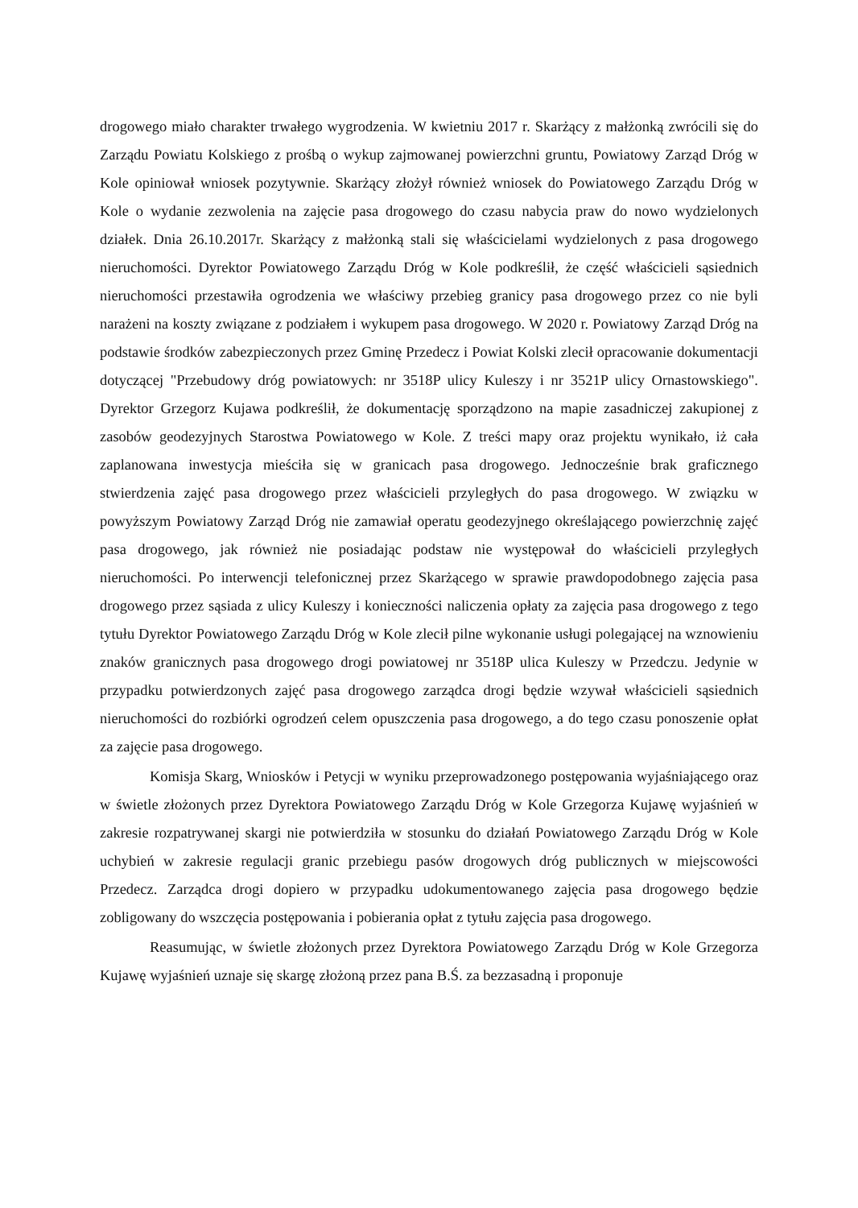drogowego miało charakter trwałego wygrodzenia. W kwietniu 2017 r. Skarżący z małżonką zwrócili się do Zarządu Powiatu Kolskiego z prośbą o wykup zajmowanej powierzchni gruntu, Powiatowy Zarząd Dróg w Kole opiniował wniosek pozytywnie. Skarżący złożył również wniosek do Powiatowego Zarządu Dróg w Kole o wydanie zezwolenia na zajęcie pasa drogowego do czasu nabycia praw do nowo wydzielonych działek. Dnia 26.10.2017r. Skarżący z małżonką stali się właścicielami wydzielonych z pasa drogowego nieruchomości. Dyrektor Powiatowego Zarządu Dróg w Kole podkreślił, że część właścicieli sąsiednich nieruchomości przestawiła ogrodzenia we właściwy przebieg granicy pasa drogowego przez co nie byli narażeni na koszty związane z podziałem i wykupem pasa drogowego. W 2020 r. Powiatowy Zarząd Dróg na podstawie środków zabezpieczonych przez Gminę Przedecz i Powiat Kolski zlecił opracowanie dokumentacji dotyczącej "Przebudowy dróg powiatowych: nr 3518P ulicy Kuleszy i nr 3521P ulicy Ornastowskiego". Dyrektor Grzegorz Kujawa podkreślił, że dokumentację sporządzono na mapie zasadniczej zakupionej z zasobów geodezyjnych Starostwa Powiatowego w Kole. Z treści mapy oraz projektu wynikało, iż cała zaplanowana inwestycja mieściła się w granicach pasa drogowego. Jednocześnie brak graficznego stwierdzenia zajęć pasa drogowego przez właścicieli przyległych do pasa drogowego. W związku w powyższym Powiatowy Zarząd Dróg nie zamawiał operatu geodezyjnego określającego powierzchnię zajęć pasa drogowego, jak również nie posiadając podstaw nie występował do właścicieli przyległych nieruchomości. Po interwencji telefonicznej przez Skarżącego w sprawie prawdopodobnego zajęcia pasa drogowego przez sąsiada z ulicy Kuleszy i konieczności naliczenia opłaty za zajęcia pasa drogowego z tego tytułu Dyrektor Powiatowego Zarządu Dróg w Kole zlecił pilne wykonanie usługi polegającej na wznowieniu znaków granicznych pasa drogowego drogi powiatowej nr 3518P ulica Kuleszy w Przedczu. Jedynie w przypadku potwierdzonych zajęć pasa drogowego zarządca drogi będzie wzywał właścicieli sąsiednich nieruchomości do rozbiórki ogrodzeń celem opuszczenia pasa drogowego, a do tego czasu ponoszenie opłat za zajęcie pasa drogowego.
Komisja Skarg, Wniosków i Petycji w wyniku przeprowadzonego postępowania wyjaśniającego oraz w świetle złożonych przez Dyrektora Powiatowego Zarządu Dróg w Kole Grzegorza Kujawę wyjaśnień w zakresie rozpatrywanej skargi nie potwierdziła w stosunku do działań Powiatowego Zarządu Dróg w Kole uchybień w zakresie regulacji granic przebiegu pasów drogowych dróg publicznych w miejscowości Przedecz. Zarządca drogi dopiero w przypadku udokumentowanego zajęcia pasa drogowego będzie zobligowany do wszczęcia postępowania i pobierania opłat z tytułu zajęcia pasa drogowego.
Reasumując, w świetle złożonych przez Dyrektora Powiatowego Zarządu Dróg w Kole Grzegorza Kujawę wyjaśnień uznaje się skargę złożoną przez pana B.Ś. za bezzasadną i proponuje